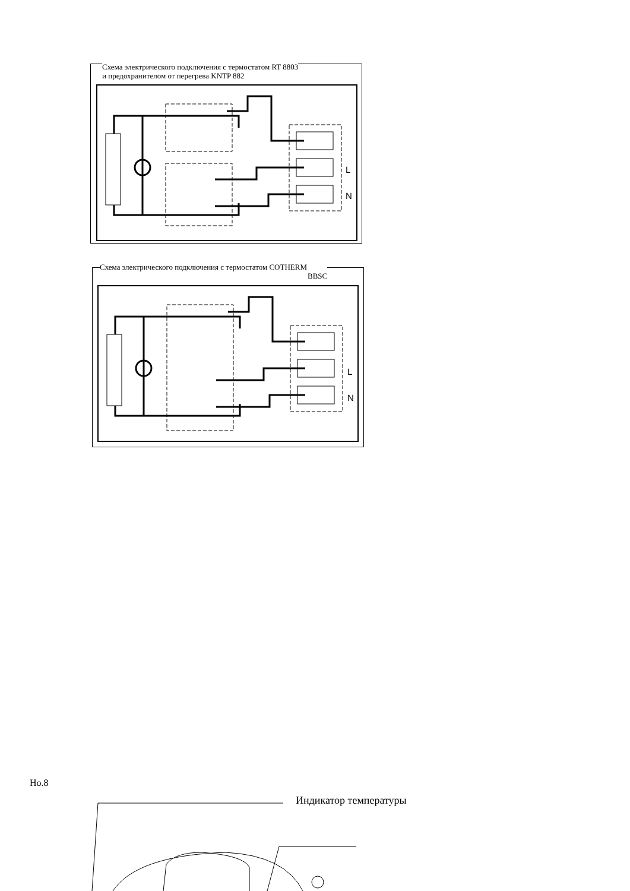Схема электрического подключения с термостатом RT 8803
и предохранителом от перегрева KNTP 882
L
N
Схема электрического подключения с термостатом COTHERM
BBSC
L
N
Но.8
Индикатор температуры